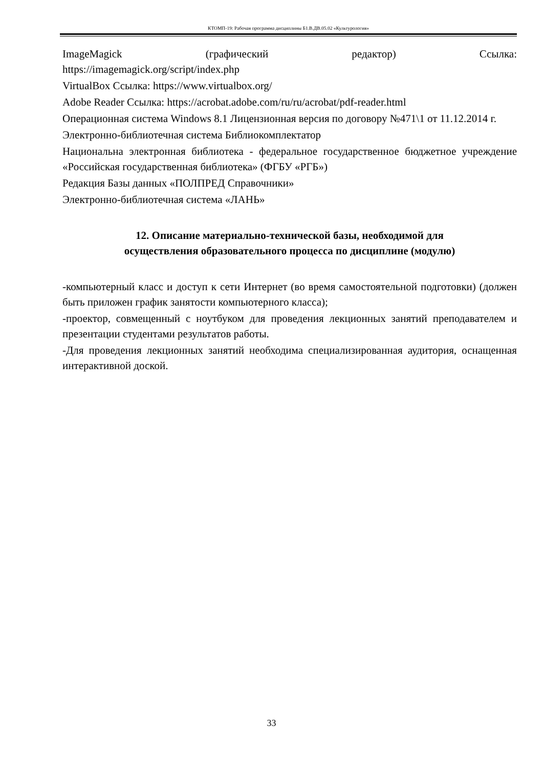КТОМП-19: Рабочая программа дисциплины Б1.В.ДВ.05.02 «Культурология»
ImageMagick (графический редактор) Ссылка:
https://imagemagick.org/script/index.php
VirtualBox Ссылка: https://www.virtualbox.org/
Adobe Reader Ссылка: https://acrobat.adobe.com/ru/ru/acrobat/pdf-reader.html
Операционная система Windows 8.1 Лицензионная версия по договору №471\1 от 11.12.2014 г.
Электронно-библиотечная система Библиокомплектатор
Национальна электронная библиотека - федеральное государственное бюджетное учреждение «Российская государственная библиотека» (ФГБУ «РГБ»)
Редакция Базы данных «ПОЛПРЕД Справочники»
Электронно-библиотечная система «ЛАНЬ»
12. Описание материально-технической базы, необходимой для
осуществления образовательного процесса по дисциплине (модулю)
-компьютерный класс и доступ к сети Интернет (во время самостоятельной подготовки) (должен быть приложен график занятости компьютерного класса);
-проектор, совмещенный с ноутбуком для проведения лекционных занятий преподавателем и презентации студентами результатов работы.
-Для проведения лекционных занятий необходима специализированная аудитория, оснащенная интерактивной доской.
33